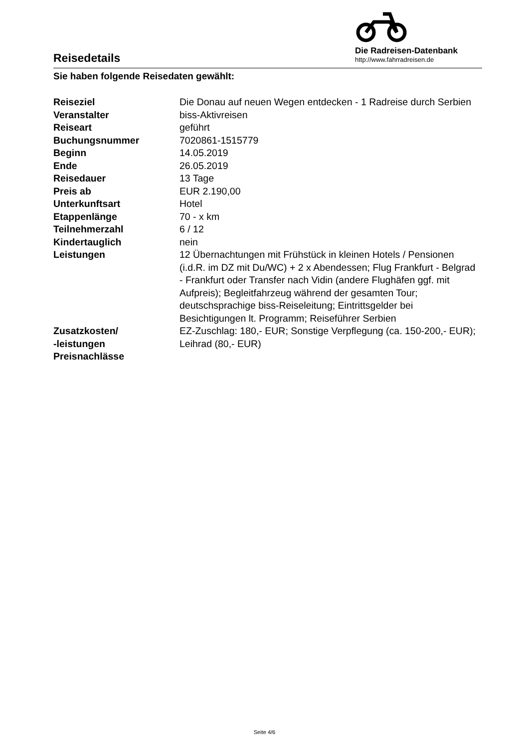Reisedetails
Die Radreisen-Datenbank
http://www.fahrradreisen.de
Sie haben folgende Reisedaten gewählt:
| Reiseziel | Die Donau auf neuen Wegen entdecken - 1 Radreise durch Serbien |
| Veranstalter | biss-Aktivreisen |
| Reiseart | geführt |
| Buchungsnummer | 7020861-1515779 |
| Beginn | 14.05.2019 |
| Ende | 26.05.2019 |
| Reisedauer | 13 Tage |
| Preis ab | EUR 2.190,00 |
| Unterkunftsart | Hotel |
| Etappenlänge | 70 - x km |
| Teilnehmerzahl | 6 / 12 |
| Kindertauglich | nein |
| Leistungen | 12 Übernachtungen mit Frühstück in kleinen Hotels / Pensionen (i.d.R. im DZ mit Du/WC) + 2 x Abendessen; Flug Frankfurt - Belgrad - Frankfurt oder Transfer nach Vidin (andere Flughäfen ggf. mit Aufpreis); Begleitfahrzeug während der gesamten Tour; deutschsprachige biss-Reiseleitung; Eintrittsgelder bei Besichtigungen lt. Programm; Reiseführer Serbien |
| Zusatzkosten/ -leistungen | EZ-Zuschlag: 180,- EUR; Sonstige Verpflegung (ca. 150-200,- EUR); Leihrad (80,- EUR) |
| Preisnachlässe | |
Seite 4/6